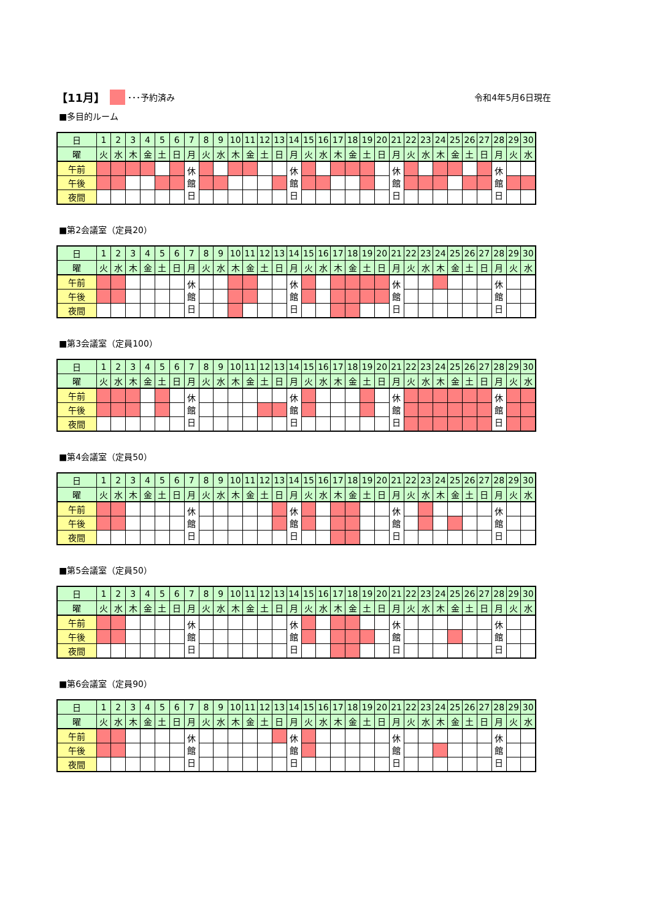【11月】 ･･･予約済み 令和4年5月6日現在
■多目的ルーム
| 日 | 1 | 2 | 3 | 4 | 5 | 6 | 7 | 8 | 9 | 10 | 11 | 12 | 13 | 14 | 15 | 16 | 17 | 18 | 19 | 20 | 21 | 22 | 23 | 24 | 25 | 26 | 27 | 28 | 29 | 30 |
| 曜 | 火 | 水 | 木 | 金 | 土 | 日 | 月 | 火 | 水 | 木 | 金 | 土 | 日 | 月 | 火 | 水 | 木 | 金 | 土 | 日 | 月 | 火 | 水 | 木 | 金 | 土 | 日 | 月 | 火 | 水 |
| 午前 | | | | | | | 休 館 日 | | | | | | | 休 館 日 | | | | | | | 休 館 日 | | | | | | | 休 館 日 | | |
| 午後 | | | | | | | | | | | | | | | | | | | | | | | | | | | | | | |
| 夜間 | | | | | | | | | | | | | | | | | | | | | | | | | | | | | | |
■第2会議室（定員20）
| 日 | 1 | 2 | 3 | 4 | 5 | 6 | 7 | 8 | 9 | 10 | 11 | 12 | 13 | 14 | 15 | 16 | 17 | 18 | 19 | 20 | 21 | 22 | 23 | 24 | 25 | 26 | 27 | 28 | 29 | 30 |
| 曜 | 火 | 水 | 木 | 金 | 土 | 日 | 月 | 火 | 水 | 木 | 金 | 土 | 日 | 月 | 火 | 水 | 木 | 金 | 土 | 日 | 月 | 火 | 水 | 木 | 金 | 土 | 日 | 月 | 火 | 水 |
| 午前 | | | | | | | 休 館 日 | | | | | | | 休 館 日 | | | | | | | 休 館 日 | | | | | | | 休 館 日 | | |
| 午後 | | | | | | | | | | | | | | | | | | | | | | | | | | | | | | |
| 夜間 | | | | | | | | | | | | | | | | | | | | | | | | | | | | | | |
■第3会議室（定員100）
| 日 | 1 | 2 | 3 | 4 | 5 | 6 | 7 | 8 | 9 | 10 | 11 | 12 | 13 | 14 | 15 | 16 | 17 | 18 | 19 | 20 | 21 | 22 | 23 | 24 | 25 | 26 | 27 | 28 | 29 | 30 |
| 曜 | 火 | 水 | 木 | 金 | 土 | 日 | 月 | 火 | 水 | 木 | 金 | 土 | 日 | 月 | 火 | 水 | 木 | 金 | 土 | 日 | 月 | 火 | 水 | 木 | 金 | 土 | 日 | 月 | 火 | 水 |
| 午前 | | | | | | | 休 館 日 | | | | | | | 休 館 日 | | | | | | | 休 館 日 | | | | | | | 休 館 日 | | |
| 午後 | | | | | | | | | | | | | | | | | | | | | | | | | | | | | | |
| 夜間 | | | | | | | | | | | | | | | | | | | | | | | | | | | | | | |
■第4会議室（定員50）
| 日 | 1 | 2 | 3 | 4 | 5 | 6 | 7 | 8 | 9 | 10 | 11 | 12 | 13 | 14 | 15 | 16 | 17 | 18 | 19 | 20 | 21 | 22 | 23 | 24 | 25 | 26 | 27 | 28 | 29 | 30 |
| 曜 | 火 | 水 | 木 | 金 | 土 | 日 | 月 | 火 | 水 | 木 | 金 | 土 | 日 | 月 | 火 | 水 | 木 | 金 | 土 | 日 | 月 | 火 | 水 | 木 | 金 | 土 | 日 | 月 | 火 | 水 |
| 午前 | | | | | | | 休 館 日 | | | | | | | 休 館 日 | | | | | | | 休 館 日 | | | | | | | 休 館 日 | | |
| 午後 | | | | | | | | | | | | | | | | | | | | | | | | | | | | | | |
| 夜間 | | | | | | | | | | | | | | | | | | | | | | | | | | | | | | |
■第5会議室（定員50）
| 日 | 1 | 2 | 3 | 4 | 5 | 6 | 7 | 8 | 9 | 10 | 11 | 12 | 13 | 14 | 15 | 16 | 17 | 18 | 19 | 20 | 21 | 22 | 23 | 24 | 25 | 26 | 27 | 28 | 29 | 30 |
| 曜 | 火 | 水 | 木 | 金 | 土 | 日 | 月 | 火 | 水 | 木 | 金 | 土 | 日 | 月 | 火 | 水 | 木 | 金 | 土 | 日 | 月 | 火 | 水 | 木 | 金 | 土 | 日 | 月 | 火 | 水 |
| 午前 | | | | | | | 休 館 日 | | | | | | | 休 館 日 | | | | | | | 休 館 日 | | | | | | | 休 館 日 | | |
| 午後 | | | | | | | | | | | | | | | | | | | | | | | | | | | | | | |
| 夜間 | | | | | | | | | | | | | | | | | | | | | | | | | | | | | | |
■第6会議室（定員90）
| 日 | 1 | 2 | 3 | 4 | 5 | 6 | 7 | 8 | 9 | 10 | 11 | 12 | 13 | 14 | 15 | 16 | 17 | 18 | 19 | 20 | 21 | 22 | 23 | 24 | 25 | 26 | 27 | 28 | 29 | 30 |
| 曜 | 火 | 水 | 木 | 金 | 土 | 日 | 月 | 火 | 水 | 木 | 金 | 土 | 日 | 月 | 火 | 水 | 木 | 金 | 土 | 日 | 月 | 火 | 水 | 木 | 金 | 土 | 日 | 月 | 火 | 水 |
| 午前 | | | | | | | 休 館 日 | | | | | | | 休 館 日 | | | | | | | 休 館 日 | | | | | | | 休 館 日 | | |
| 午後 | | | | | | | | | | | | | | | | | | | | | | | | | | | | | | |
| 夜間 | | | | | | | | | | | | | | | | | | | | | | | | | | | | | | |